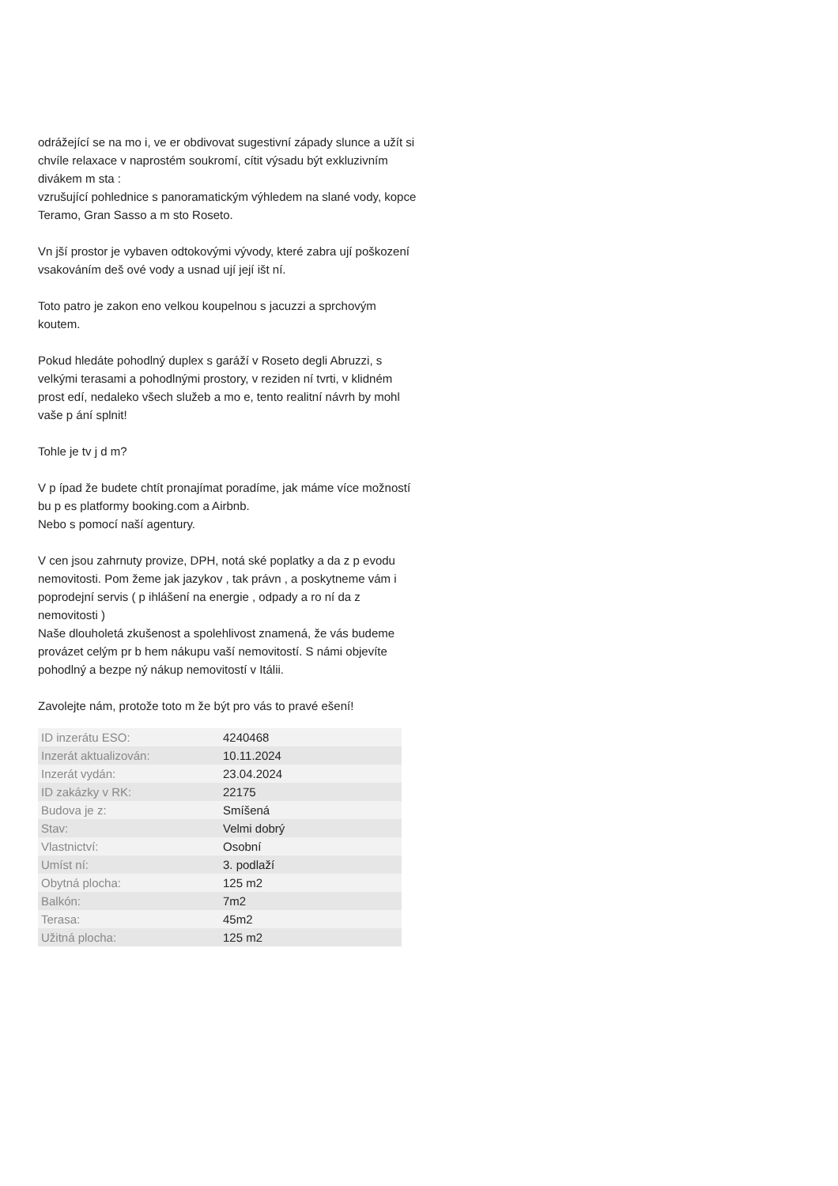odrážející se na mo i, ve er obdivovat sugestivní západy slunce a užít si chvíle relaxace v naprostém soukromí, cítit výsadu být exkluzivním divákem m sta :
vzrušující pohlednice s panoramatickým výhledem na slané vody, kopce Teramo, Gran Sasso a m sto Roseto.
Vn jší prostor je vybaven odtokovými vývody, které zabra ují poškození vsakováním deš ové vody a usnad ují její išt ní.
Toto patro je zakon eno velkou koupelnou s jacuzzi a sprchovým koutem.
Pokud hledáte pohodlný duplex s garáží v Roseto degli Abruzzi, s velkými terasami a pohodlnými prostory, v reziden ní tvrti, v klidném prost edí, nedaleko všech služeb a mo e, tento realitní návrh by mohl vaše p ání splnit!
Tohle je tv j d m?
V p ípad že budete chtít pronajímat poradíme, jak máme více možností bu p es platformy booking.com a Airbnb.
Nebo s pomocí naší agentury.
V cen jsou zahrnuty provize, DPH, notá ské poplatky a da z p evodu nemovitosti. Pom žeme jak jazykov , tak právn , a poskytneme vám i poprodejní servis ( p ihlášení na energie , odpady a ro ní da z nemovitosti )
Naše dlouholetá zkušenost a spolehlivost znamená, že vás budeme provázet celým pr b hem nákupu vaší nemovitostí. S námi objevíte pohodlný a bezpe ný nákup nemovitostí v Itálii.
Zavolejte nám, protože toto m že být pro vás to pravé ešení!
| ID inzerátu ESO: | 4240468 |
| Inzerát aktualizován: | 10.11.2024 |
| Inzerát vydán: | 23.04.2024 |
| ID zakázky v RK: | 22175 |
| Budova je z: | Smíšená |
| Stav: | Velmi dobrý |
| Vlastnictví: | Osobní |
| Umíst ní: | 3. podlaží |
| Obytná plocha: | 125 m2 |
| Balkón: | 7m2 |
| Terasa: | 45m2 |
| Užitná plocha: | 125 m2 |